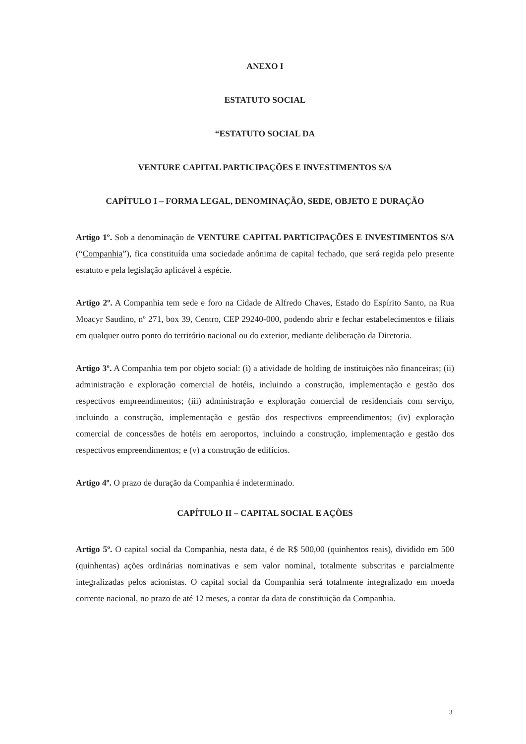ANEXO I
ESTATUTO SOCIAL
“ESTATUTO SOCIAL DA
VENTURE CAPITAL PARTICIPAÇÕES E INVESTIMENTOS S/A
CAPÍTULO I – FORMA LEGAL, DENOMINAÇÃO, SEDE, OBJETO E DURAÇÃO
Artigo 1º. Sob a denominação de VENTURE CAPITAL PARTICIPAÇÕES E INVESTIMENTOS S/A (“Companhia”), fica constituída uma sociedade anônima de capital fechado, que será regida pelo presente estatuto e pela legislação aplicável à espécie.
Artigo 2º. A Companhia tem sede e foro na Cidade de Alfredo Chaves, Estado do Espírito Santo, na Rua Moacyr Saudino, nº 271, box 39, Centro, CEP 29240-000, podendo abrir e fechar estabelecimentos e filiais em qualquer outro ponto do território nacional ou do exterior, mediante deliberação da Diretoria.
Artigo 3º. A Companhia tem por objeto social: (i) a atividade de holding de instituições não financeiras; (ii) administração e exploração comercial de hotéis, incluindo a construção, implementação e gestão dos respectivos empreendimentos; (iii) administração e exploração comercial de residenciais com serviço, incluindo a construção, implementação e gestão dos respectivos empreendimentos; (iv) exploração comercial de concessões de hotéis em aeroportos, incluindo a construção, implementação e gestão dos respectivos empreendimentos; e (v) a construção de edifícios.
Artigo 4º. O prazo de duração da Companhia é indeterminado.
CAPÍTULO II – CAPITAL SOCIAL E AÇÕES
Artigo 5º. O capital social da Companhia, nesta data, é de R$ 500,00 (quinhentos reais), dividido em 500 (quinhentas) ações ordinárias nominativas e sem valor nominal, totalmente subscritas e parcialmente integralizadas pelos acionistas. O capital social da Companhia será totalmente integralizado em moeda corrente nacional, no prazo de até 12 meses, a contar da data de constituição da Companhia.
3